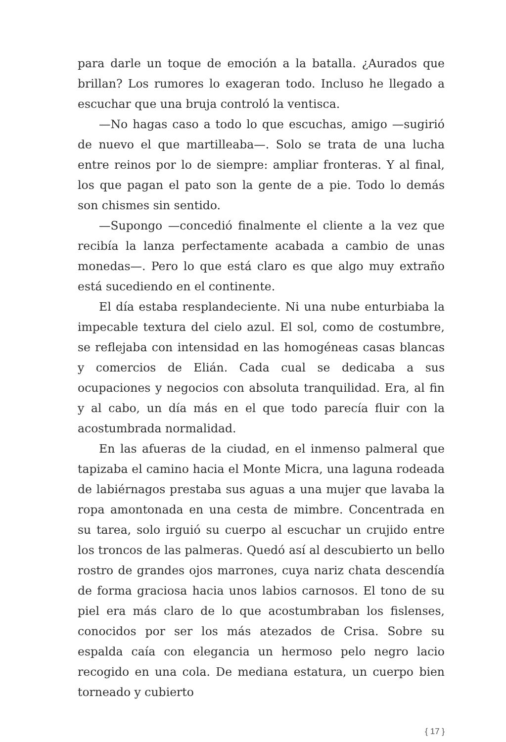para darle un toque de emoción a la batalla. ¿Aurados que brillan? Los rumores lo exageran todo. Incluso he llegado a escuchar que una bruja controló la ventisca.
—No hagas caso a todo lo que escuchas, amigo —sugirió de nuevo el que martilleaba—. Solo se trata de una lucha entre reinos por lo de siempre: ampliar fronteras. Y al final, los que pagan el pato son la gente de a pie. Todo lo demás son chismes sin sentido.
—Supongo —concedió finalmente el cliente a la vez que recibía la lanza perfectamente acabada a cambio de unas monedas—. Pero lo que está claro es que algo muy extraño está sucediendo en el continente.
El día estaba resplandeciente. Ni una nube enturbiaba la impecable textura del cielo azul. El sol, como de costumbre, se reflejaba con intensidad en las homogéneas casas blancas y comercios de Elián. Cada cual se dedicaba a sus ocupaciones y negocios con absoluta tranquilidad. Era, al fin y al cabo, un día más en el que todo parecía fluir con la acostumbrada normalidad.
En las afueras de la ciudad, en el inmenso palmeral que tapizaba el camino hacia el Monte Micra, una laguna rodeada de labiérnagos prestaba sus aguas a una mujer que lavaba la ropa amontonada en una cesta de mimbre. Concentrada en su tarea, solo irguió su cuerpo al escuchar un crujido entre los troncos de las palmeras. Quedó así al descubierto un bello rostro de grandes ojos marrones, cuya nariz chata descendía de forma graciosa hacia unos labios carnosos. El tono de su piel era más claro de lo que acostumbraban los fislenses, conocidos por ser los más atezados de Crisa. Sobre su espalda caía con elegancia un hermoso pelo negro lacio recogido en una cola. De mediana estatura, un cuerpo bien torneado y cubierto
{ 17 }